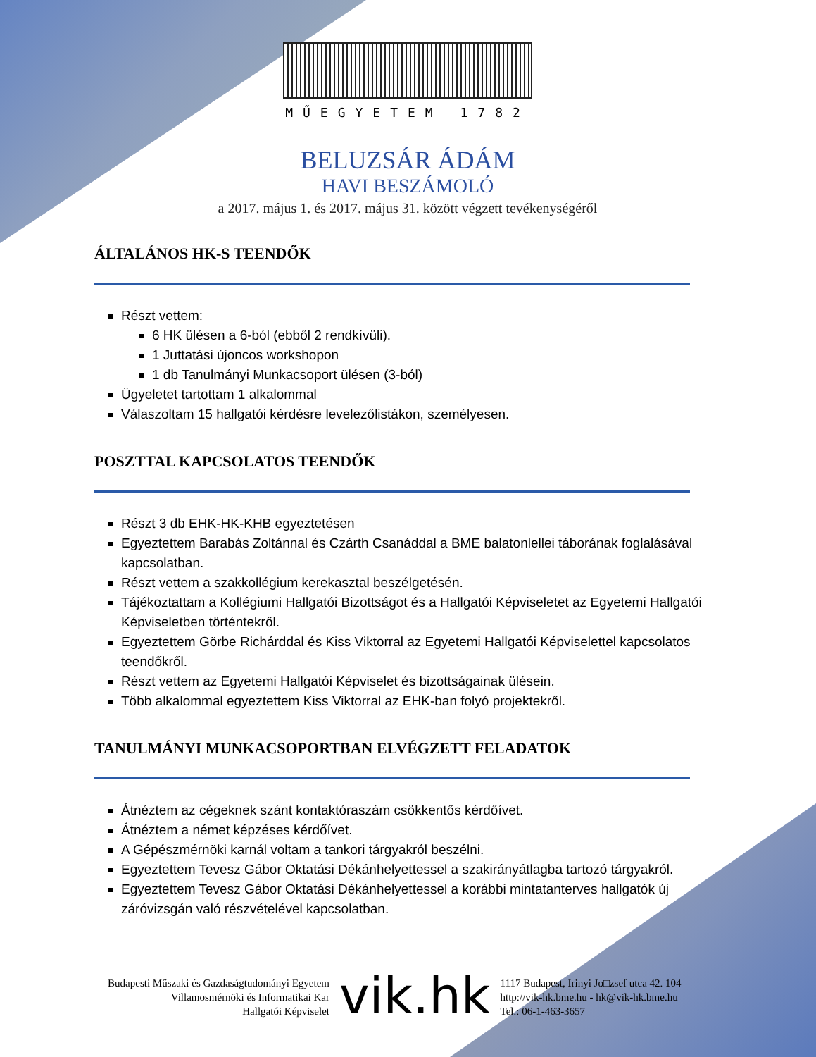MŰEGYETEM 1782
BELUZSÁR ÁDÁM
HAVI BESZÁMOLÓ
a 2017. május 1. és 2017. május 31. között végzett tevékenységéről
ÁLTALÁNOS HK-S TEENDŐK
Részt vettem:
6 HK ülésen a 6-ból (ebből 2 rendkívüli).
1 Juttatási újoncos workshopon
1 db Tanulmányi Munkacsoport ülésen (3-ból)
Ügyeletet tartottam 1 alkalommal
Válaszoltam 15 hallgatói kérdésre levelezőlistákon, személyesen.
POSZTTAL KAPCSOLATOS TEENDŐK
Részt 3 db EHK-HK-KHB egyeztetésen
Egyeztettem Barabás Zoltánnal és Czárth Csanáddal a BME balatonlellei táborának foglalásával kapcsolatban.
Részt vettem a szakkollégium kerekasztal beszélgetésén.
Tájékoztattam a Kollégiumi Hallgatói Bizottságot és a Hallgatói Képviseletet az Egyetemi Hallgatói Képviseletben történtekről.
Egyeztettem Görbe Richárddal és Kiss Viktorral az Egyetemi Hallgatói Képviselettel kapcsolatos teendőkről.
Részt vettem az Egyetemi Hallgatói Képviselet és bizottságainak ülésein.
Több alkalommal egyeztettem Kiss Viktorral az EHK-ban folyó projektekről.
TANULMÁNYI MUNKACSOPORTBAN ELVÉGZETT FELADATOK
Átnéztem az cégeknek szánt kontaktóraszám csökkentős kérdőívet.
Átnéztem a német képzéses kérdőívet.
A Gépészmérnöki karnál voltam a tankori tárgyakról beszélni.
Egyeztettem Tevesz Gábor Oktatási Dékánhelyettessel a szakirányátlagba tartozó tárgyakról.
Egyeztettem Tevesz Gábor Oktatási Dékánhelyettessel a korábbi mintatanterves hallgatók új záróvizsgán való részvételével kapcsolatban.
Budapesti Műszaki és Gazdaságtudományi Egyetem
Villamosmérnöki és Informatikai Kar
Hallgatói Képviselet
vik.hk
1117 Budapest, Irinyi Jo□zsef utca 42. 104
http://vik-hk.bme.hu - hk@vik-hk.bme.hu
Tel.: 06-1-463-3657